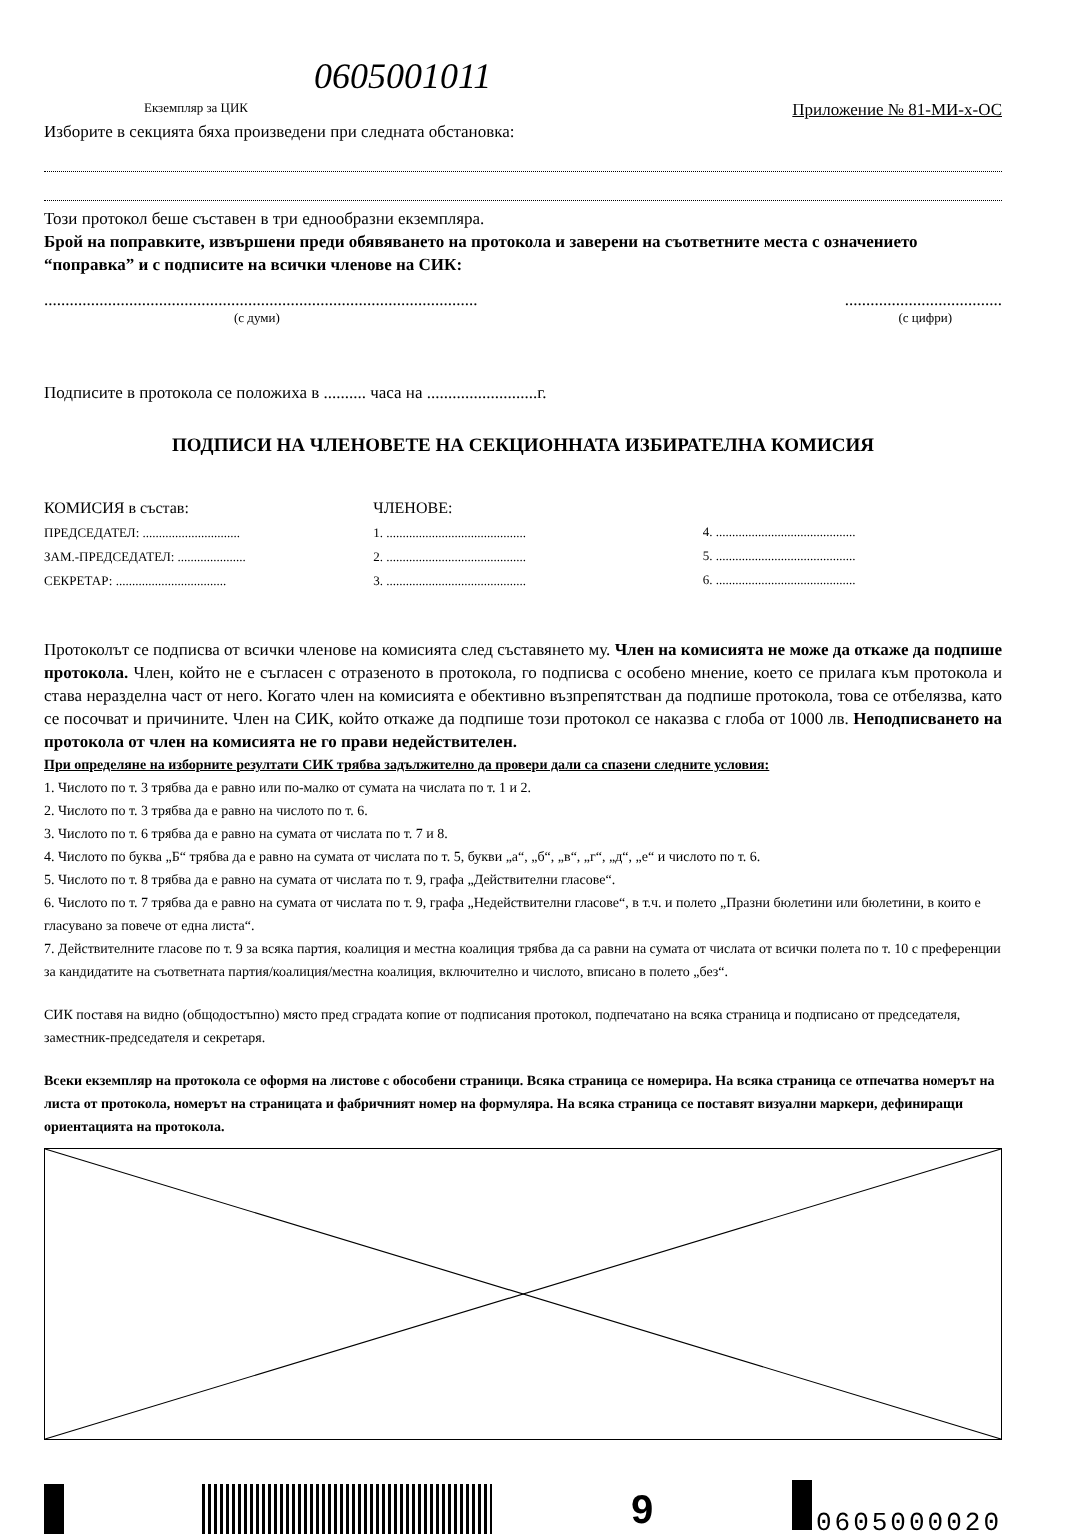0605001011
Екземпляр за ЦИК Приложение № 81-МИ-х-ОС
Изборите в секцията бяха произведени при следната обстановка:
Този протокол беше съставен в три еднообразни екземпляра.
Брой на поправките, извършени преди обявяването на протокола и заверени на съответните места с означението “поправка” и с подписите на всички членове на СИК:
...........................................................................................................................................
(с думи) (с цифри)
Подписите в протокола се положиха в .......... часа на ..........................г.
ПОДПИСИ НА ЧЛЕНОВЕТЕ НА СЕКЦИОННАТА ИЗБИРАТЕЛНА КОМИСИЯ
КОМИСИЯ в състав:
ПРЕДСЕДАТЕЛ: ..............................
ЗАМ.-ПРЕДСЕДАТЕЛ: .....................
СЕКРЕТАР: ..................................
ЧЛЕНОВЕ:
1. ...........................................
2. ...........................................
3. ...........................................
4. ...........................................
5. ...........................................
6. ...........................................
Протоколът се подписва от всички членове на комисията след съставянето му. Член на комисията не може да откаже да подпише протокола. Член, който не е съгласен с отразеното в протокола, го подписва с особено мнение, което се прилага към протокола и става неразделна част от него. Когато член на комисията е обективно възпрепятстван да подпише протокола, това се отбелязва, като се посочват и причините. Член на СИК, който откаже да подпише този протокол се наказва с глоба от 1000 лв. Неподписването на протокола от член на комисията не го прави недействителен.
При определяне на изборните резултати СИК трябва задължително да провери дали са спазени следните условия:
1. Числото по т. 3 трябва да е равно или по-малко от сумата на числата по т. 1 и 2.
2. Числото по т. 3 трябва да е равно на числото по т. 6.
3. Числото по т. 6 трябва да е равно на сумата от числата по т. 7 и 8.
4. Числото по буква „Б“ трябва да е равно на сумата от числата по т. 5, букви „а“, „б“, „в“, „г“, „д“, „е“ и числото по т. 6.
5. Числото по т. 8 трябва да е равно на сумата от числата по т. 9, графа „Действителни гласове“.
6. Числото по т. 7 трябва да е равно на сумата от числата по т. 9, графа „Недействителни гласове“, в т.ч. и полето „Празни бюлетини или бюлетини, в които е гласувано за повече от една листа“.
7. Действителните гласове по т. 9 за всяка партия, коалиция и местна коалиция трябва да са равни на сумата от числата от всички полета по т. 10 с преференции за кандидатите на съответната партия/коалиция/местна коалиция, включително и числото, вписано в полето „без“.
СИК поставя на видно (общодостъпно) място пред сградата копие от подписания протокол, подпечатано на всяка страница и подписано от председателя, заместник-председателя и секретаря.
Всеки екземпляр на протокола се оформя на листове с обособени страници. Всяка страница се номерира. На всяка страница се отпечатва номерът на листа от протокола, номерът на страницата и фабричният номер на формуляра. На всяка страница се поставят визуални маркери, дефиниращи ориентацията на протокола.
9 0605000020